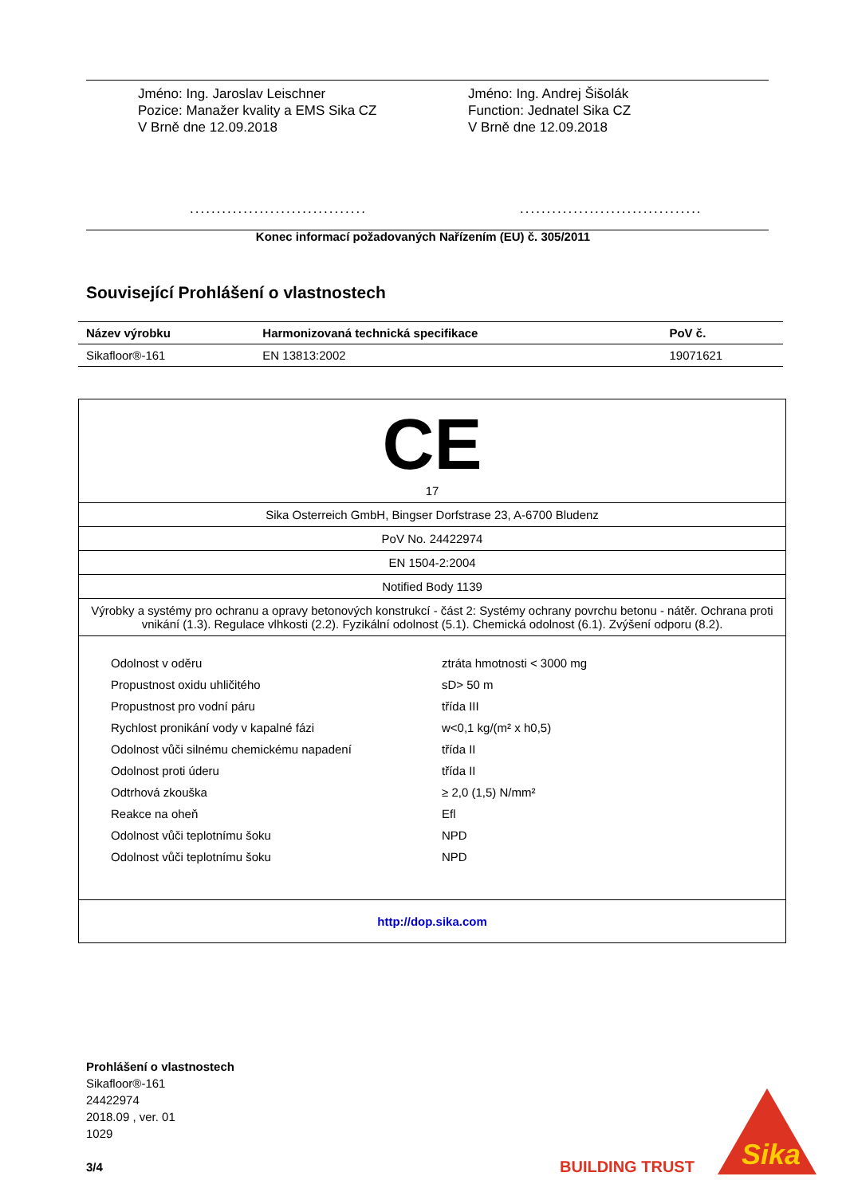Jméno: Ing. Jaroslav Leischner
Pozice: Manažer kvality a EMS Sika CZ
V Brně dne 12.09.2018
.................................
Jméno: Ing. Andrej Šišolák
Function: Jednatel Sika CZ
V Brně dne 12.09.2018
..................................
Konec informací požadovaných Nařízením (EU) č. 305/2011
Související Prohlášení o vlastnostech
| Název výrobku | Harmonizovaná technická specifikace | PoV č. |
| --- | --- | --- |
| Sikafloor®-161 | EN 13813:2002 | 19071621 |
CE
17
Sika Osterreich GmbH, Bingser Dorfstrase 23, A-6700 Bludenz
PoV No. 24422974
EN 1504-2:2004
Notified Body 1139
Výrobky a systémy pro ochranu a opravy betonových konstrukcí - část 2: Systémy ochrany povrchu betonu - nátěr. Ochrana proti vnikání (1.3). Regulace vlhkosti (2.2). Fyzikální odolnost (5.1). Chemická odolnost (6.1). Zvýšení odporu (8.2).
| Odolnost v oděru | ztráta hmotnosti < 3000 mg |
| Propustnost oxidu uhličitého | sD> 50 m |
| Propustnost pro vodní páru | třída III |
| Rychlost pronikání vody v kapalné fázi | w<0,1 kg/(m² x h0,5) |
| Odolnost vůči silnému chemickému napadení | třída II |
| Odolnost proti úderu | třída II |
| Odtrhová zkouška | ≥ 2,0 (1,5) N/mm² |
| Reakce na oheň | Efl |
| Odolnost vůči teplotnímu šoku | NPD |
| Odolnost vůči teplotnímu šoku | NPD |
http://dop.sika.com
Prohlášení o vlastnostech
Sikafloor®-161
24422974
2018.09 , ver. 01
1029
3/4
BUILDING TRUST
Sika